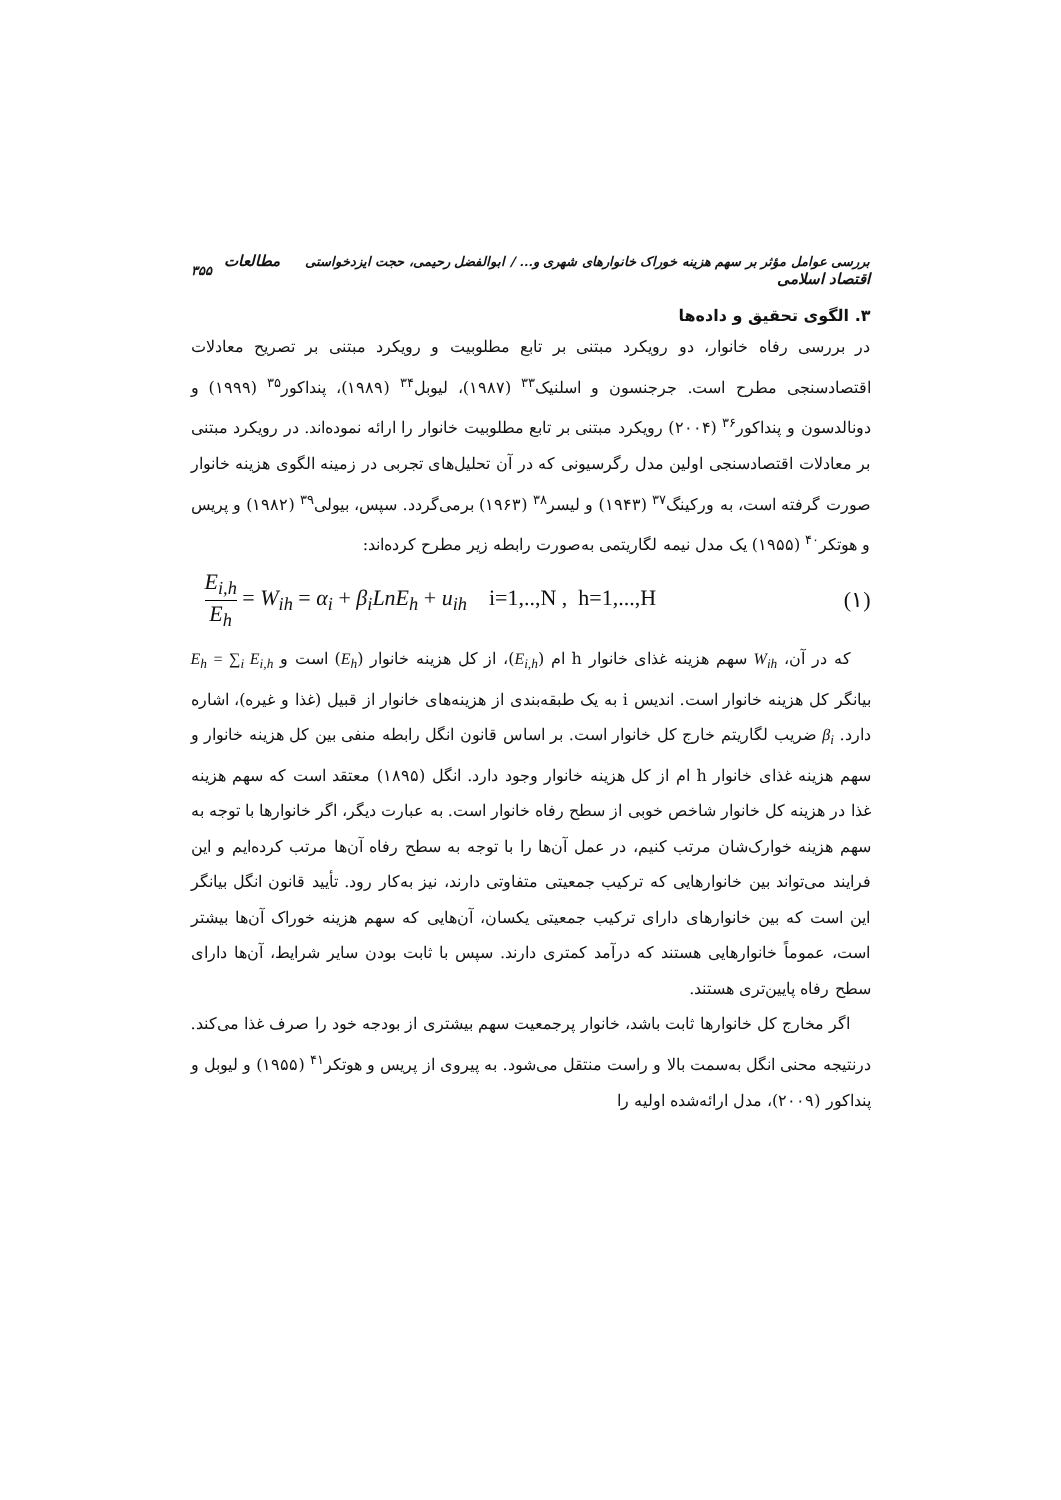بررسی عوامل مؤثر بر سهم هزینه خوراک خانوارهای شهری و... / ابوالفضل رحیمی، حجت ایزدخواستی مطالعات اقتصاد اسلامی ۳۵۵
۳. الگوی تحقیق و داده‌ها
در بررسی رفاه خانوار، دو رویکرد مبتنی بر تابع مطلوبیت و رویکرد مبتنی بر تصریح معادلات اقتصادسنجی مطرح است. جرجنسون و اسلنیک<sup>۳۳</sup> (۱۹۸۷)، لیوبل<sup>۳۴</sup> (۱۹۸۹)، پنداکور<sup>۳۵</sup> (۱۹۹۹) و دونالدسون و پنداکور<sup>۳۶</sup> (۲۰۰۴) رویکرد مبتنی بر تابع مطلوبیت خانوار را ارائه نموده‌اند. در رویکرد مبتنی بر معادلات اقتصادسنجی اولین مدل رگرسیونی که در آن تحلیل‌های تجربی در زمینه الگوی هزینه خانوار صورت گرفته است، به ورکینگ<sup>۳۷</sup> (۱۹۴۳) و لیسر<sup>۳۸</sup> (۱۹۶۳) برمی‌گردد. سپس، بیولی<sup>۳۹</sup> (۱۹۸۲) و پریس و هوتکر<sup>۴۰</sup> (۱۹۵۵) یک مدل نیمه لگاریتمی به‌صورت رابطه زیر مطرح کرده‌اند:
E<sub>i,h</sub> E<sub>h</sub> = W<sub>ih</sub> = α<sub>i</sub> + β<sub>i</sub>LnE<sub>h</sub> + u<sub>ih</sub> i=1,..,N , h=1,...,H (۱)
که در آن، W<sub>ih</sub> سهم هزینه غذای خانوار h ام (E<sub>i,h</sub>)، از کل هزینه خانوار (E<sub>h</sub>) است و E<sub>h</sub> = ∑<sub>i</sub> E<sub>i,h</sub> بیانگر کل هزینه خانوار است. اندیس i به یک طبقه‌بندی از هزینه‌های خانوار از قبیل (غذا و غیره)، اشاره دارد. β<sub>i</sub> ضریب لگاریتم خارج کل خانوار است. بر اساس قانون انگل رابطه منفی بین کل هزینه خانوار و سهم هزینه غذای خانوار h ام از کل هزینه خانوار وجود دارد. انگل (۱۸۹۵) معتقد است که سهم هزینه غذا در هزینه کل خانوار شاخص خوبی از سطح رفاه خانوار است. به عبارت دیگر، اگر خانوارها با توجه به سهم هزینه خوارک‌شان مرتب کنیم، در عمل آن‌ها را با توجه به سطح رفاه آن‌ها مرتب کرده‌ایم و این فرایند می‌تواند بین خانوارهایی که ترکیب جمعیتی متفاوتی دارند، نیز به‌کار رود. تأیید قانون انگل بیانگر این است که بین خانوارهای دارای ترکیب جمعیتی یکسان، آن‌هایی که سهم هزینه خوراک آن‌ها بیشتر است، عموماً خانوارهایی هستند که درآمد کمتری دارند. سپس با ثابت بودن سایر شرایط، آن‌ها دارای سطح رفاه پایین‌تری هستند.
اگر مخارج کل خانوارها ثابت باشد، خانوار پرجمعیت سهم بیشتری از بودجه خود را صرف غذا می‌کند. درنتیجه محنی انگل به‌سمت بالا و راست منتقل می‌شود. به پیروی از پریس و هوتکر<sup>۴۱</sup> (۱۹۵۵) و لیوبل و پنداکور (۲۰۰۹)، مدل ارائه‌شده اولیه را